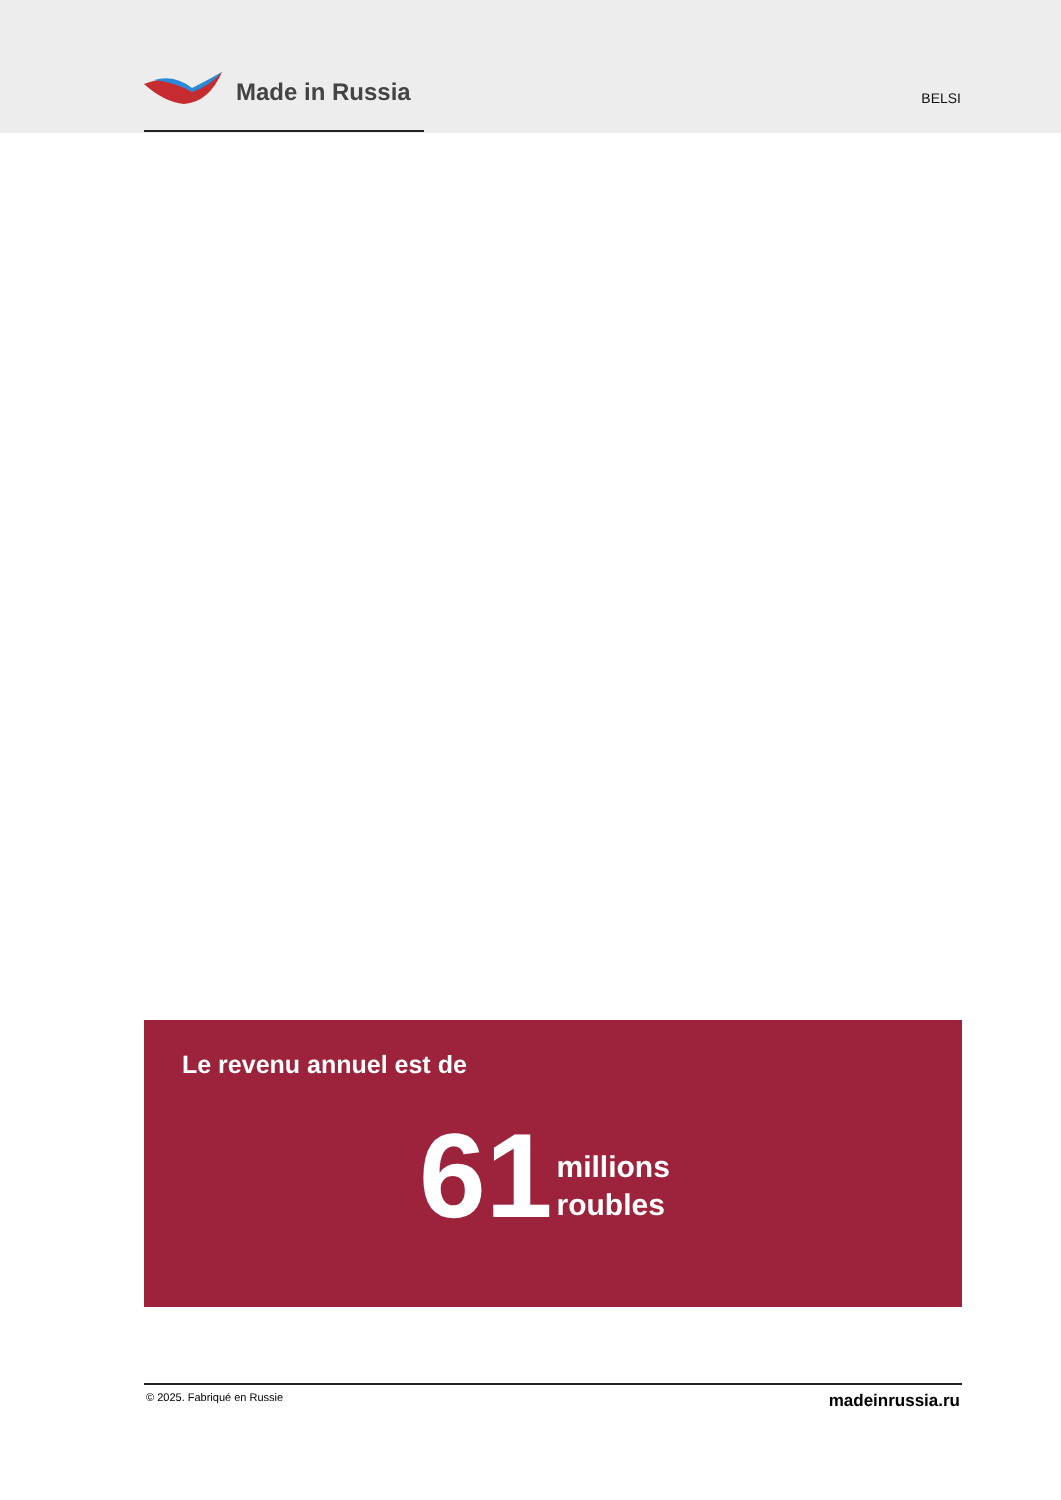Made in Russia
BELSI
Le revenu annuel est de
61 millions
roubles
© 2025. Fabriqué en Russie madeinrussia.ru